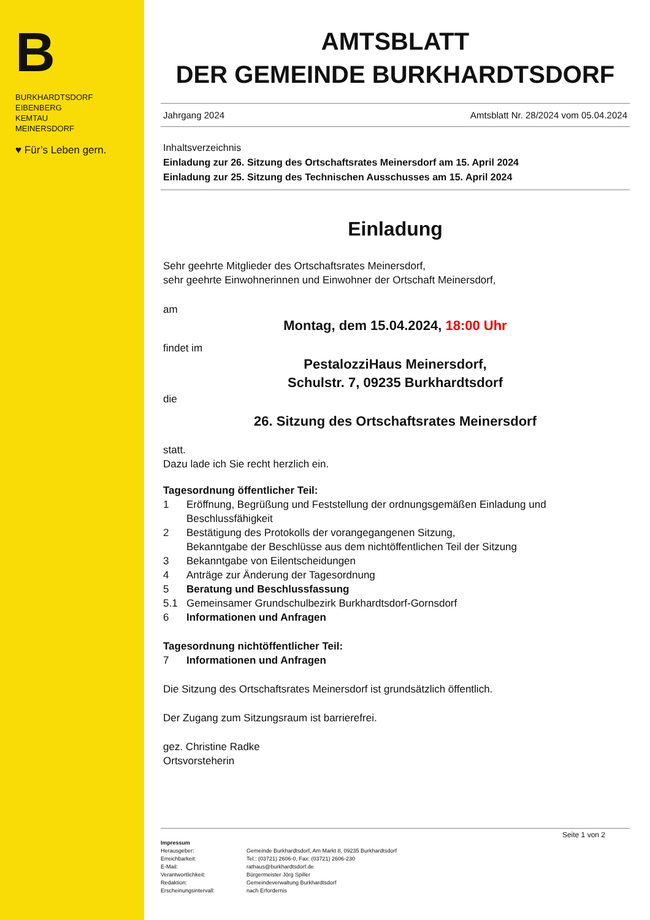B
BURKHARDTSDORF
EIBENBERG
KEMTAU
MEINERSDORF
♥ Für’s Leben gern.
AMTSBLATT
DER GEMEINDE BURKHARDTSDORF
Jahrgang 2024 Amtsblatt Nr. 28/2024 vom 05.04.2024
Inhaltsverzeichnis
Einladung zur 26. Sitzung des Ortschaftsrates Meinersdorf am 15. April 2024
Einladung zur 25. Sitzung des Technischen Ausschusses am 15. April 2024
Einladung
Sehr geehrte Mitglieder des Ortschaftsrates Meinersdorf,
sehr geehrte Einwohnerinnen und Einwohner der Ortschaft Meinersdorf,
am
Montag, dem 15.04.2024, 18:00 Uhr
findet im
PestalozziHaus Meinersdorf,
Schulstr. 7, 09235 Burkhardtsdorf
die
26. Sitzung des Ortschaftsrates Meinersdorf
statt.
Dazu lade ich Sie recht herzlich ein.
Tagesordnung öffentlicher Teil:
1 Eröffnung, Begrüßung und Feststellung der ordnungsgemäßen Einladung und Beschlussfähigkeit
2 Bestätigung des Protokolls der vorangegangenen Sitzung,
Bekanntgabe der Beschlüsse aus dem nichtöffentlichen Teil der Sitzung
3 Bekanntgabe von Eilentscheidungen
4 Anträge zur Änderung der Tagesordnung
5 Beratung und Beschlussfassung
5.1 Gemeinsamer Grundschulbezirk Burkhardtsdorf-Gornsdorf
6 Informationen und Anfragen
Tagesordnung nichtöffentlicher Teil:
7 Informationen und Anfragen
Die Sitzung des Ortschaftsrates Meinersdorf ist grundsätzlich öffentlich.
Der Zugang zum Sitzungsraum ist barrierefrei.
gez. Christine Radke
Ortsvorsteherin
Seite 1 von 2
Impressum
Herausgeber: Gemeinde Burkhardtsdorf, Am Markt 8, 09235 Burkhardtsdorf Erreichbarkeit: Tel.: (03721) 2606-0, Fax: (03721) 2606-230 E-Mail: rathaus@burkhardtsdorf.de Verantwortlichkeit: Bürgermeister Jörg Spiller Redaktion: Gemeindeverwaltung Burkhardtsdorf Erscheinungsintervall: nach Erfordernis